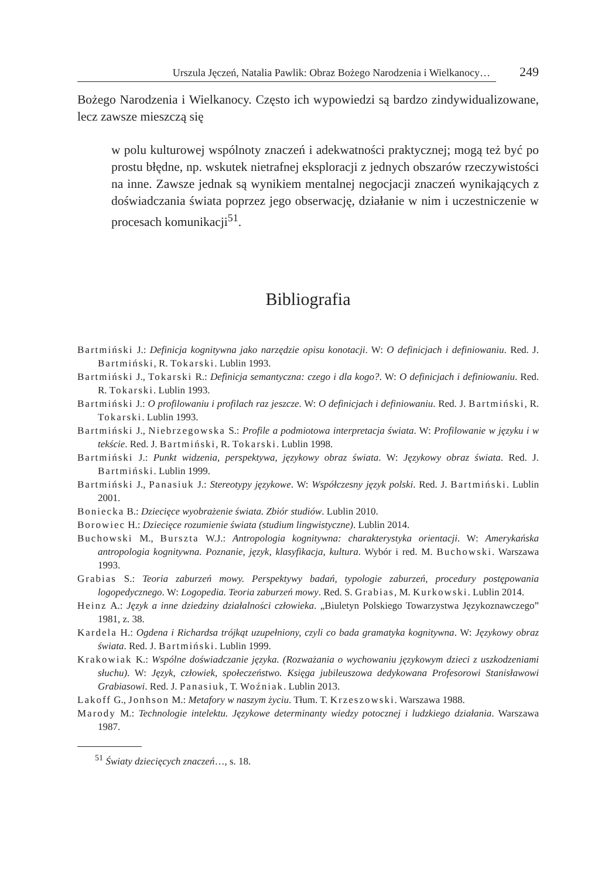Urszula Jęczeń, Natalia Pawlik: Obraz Bożego Narodzenia i Wielkanocy… 249
Bożego Narodzenia i Wielkanocy. Często ich wypowiedzi są bardzo zindywidualizowane, lecz zawsze mieszczą się
w polu kulturowej wspólnoty znaczeń i adekwatności praktycznej; mogą też być po prostu błędne, np. wskutek nietrafnej eksploracji z jednych obszarów rzeczywistości na inne. Zawsze jednak są wynikiem mentalnej negocjacji znaczeń wynikających z doświadczania świata poprzez jego obserwację, działanie w nim i uczestniczenie w procesach komunikacji<sup>51</sup>.
Bibliografia
Bartmiński J.: Definicja kognitywna jako narzędzie opisu konotacji. W: O definicjach i definiowaniu. Red. J. Bartmiński, R. Tokarski. Lublin 1993.
Bartmiński J., Tokarski R.: Definicja semantyczna: czego i dla kogo?. W: O definicjach i definiowaniu. Red. R. Tokarski. Lublin 1993.
Bartmiński J.: O profilowaniu i profilach raz jeszcze. W: O definicjach i definiowaniu. Red. J. Bartmiński, R. Tokarski. Lublin 1993.
Bartmiński J., Niebrzegowska S.: Profile a podmiotowa interpretacja świata. W: Profilowanie w języku i w tekście. Red. J. Bartmiński, R. Tokarski. Lublin 1998.
Bartmiński J.: Punkt widzenia, perspektywa, językowy obraz świata. W: Językowy obraz świata. Red. J. Bartmiński. Lublin 1999.
Bartmiński J., Panasiuk J.: Stereotypy językowe. W: Współczesny język polski. Red. J. Bartmiński. Lublin 2001.
Boniecka B.: Dziecięce wyobrażenie świata. Zbiór studiów. Lublin 2010.
Borowiec H.: Dziecięce rozumienie świata (studium lingwistyczne). Lublin 2014.
Buchowski M., Burszta W.J.: Antropologia kognitywna: charakterystyka orientacji. W: Amerykańska antropologia kognitywna. Poznanie, język, klasyfikacja, kultura. Wybór i red. M. Buchowski. Warszawa 1993.
Grabias S.: Teoria zaburzeń mowy. Perspektywy badań, typologie zaburzeń, procedury postępowania logopedycznego. W: Logopedia. Teoria zaburzeń mowy. Red. S. Grabias, M. Kurkowski. Lublin 2014.
Heinz A.: Język a inne dziedziny działalności człowieka. „Biuletyn Polskiego Towarzystwa Językoznawczego” 1981, z. 38.
Kardela H.: Ogdena i Richardsa trójkąt uzupełniony, czyli co bada gramatyka kognitywna. W: Językowy obraz świata. Red. J. Bartmiński. Lublin 1999.
Krakowiak K.: Wspólne doświadczanie języka. (Rozważania o wychowaniu językowym dzieci z uszkodzeniami słuchu). W: Język, człowiek, społeczeństwo. Księga jubileuszowa dedykowana Profesorowi Stanisławowi Grabiasowi. Red. J. Panasiuk, T. Woźniak. Lublin 2013.
Lakoff G., Jonhson M.: Metafory w naszym życiu. Tłum. T. Krzeszowski. Warszawa 1988.
Marody M.: Technologie intelektu. Językowe determinanty wiedzy potocznej i ludzkiego działania. Warszawa 1987.
<sup>51</sup> Światy dziecięcych znaczeń…, s. 18.